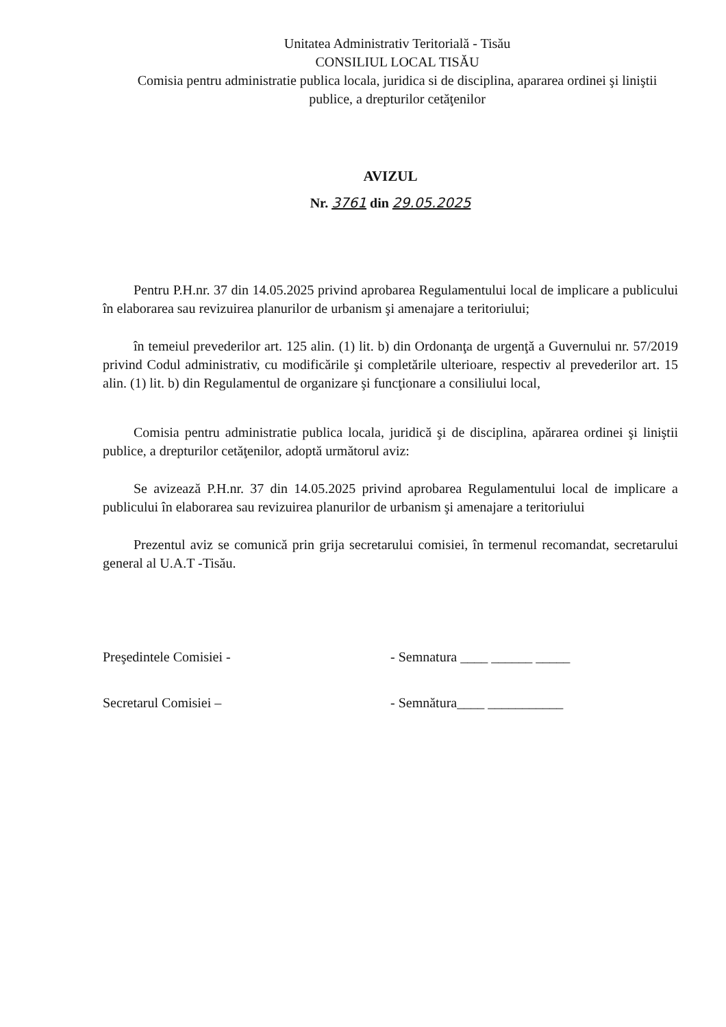Unitatea Administrativ Teritorială - Tisău
CONSILIUL LOCAL TISĂU
Comisia pentru administratie publica locala, juridica si de disciplina, apararea ordinei şi liniştii publice, a drepturilor cetăţenilor
AVIZUL
Nr. 3761 din 29.05.2025
Pentru P.H.nr. 37 din 14.05.2025 privind aprobarea Regulamentului local de implicare a publicului în elaborarea sau revizuirea planurilor de urbanism şi amenajare a teritoriului;
în temeiul prevederilor art. 125 alin. (1) lit. b) din Ordonanţa de urgenţă a Guvernului nr. 57/2019 privind Codul administrativ, cu modificările şi completările ulterioare, respectiv al prevederilor art. 15 alin. (1) lit. b) din Regulamentul de organizare şi funcţionare a consiliului local,
Comisia pentru administratie publica locala, juridică şi de disciplina, apărarea ordinei şi liniştii publice, a drepturilor cetăţenilor, adoptă următorul aviz:
Se avizează P.H.nr. 37 din 14.05.2025 privind aprobarea Regulamentului local de implicare a publicului în elaborarea sau revizuirea planurilor de urbanism şi amenajare a teritoriului
Prezentul aviz se comunică prin grija secretarului comisiei, în termenul recomandat, secretarului general al U.A.T -Tisău.
Preşedintele Comisiei - - Semnatura ____ ______ _____
Secretarul Comisiei – - Semnătura____ ___________